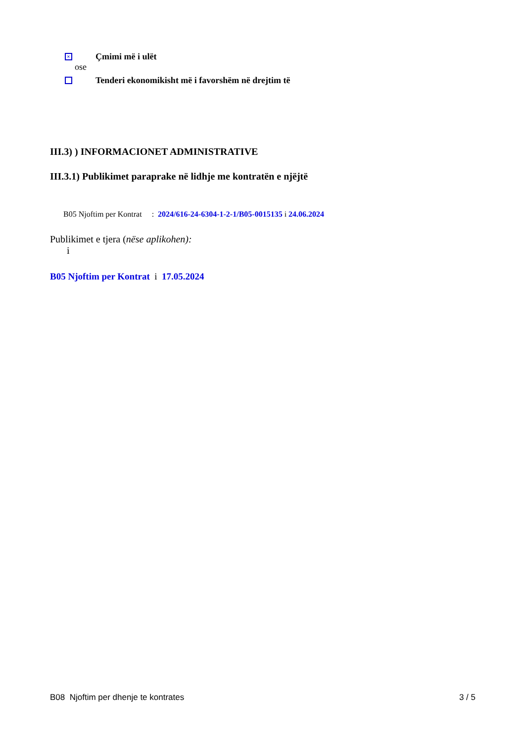× Çmimi më i ulët
ose
Tenderi ekonomikisht më i favorshëm në drejtim të
III.3) ) INFORMACIONET ADMINISTRATIVE
III.3.1) Publikimet paraprake në lidhje me kontratën e njëjtë
B05 Njoftim per Kontrat : 2024/616-24-6304-1-2-1/B05-0015135 i 24.06.2024
Publikimet e tjera (nëse aplikohen):
i
B05 Njoftim per Kontrat i 17.05.2024
B08 Njoftim per dhenje te kontrates 3 / 5